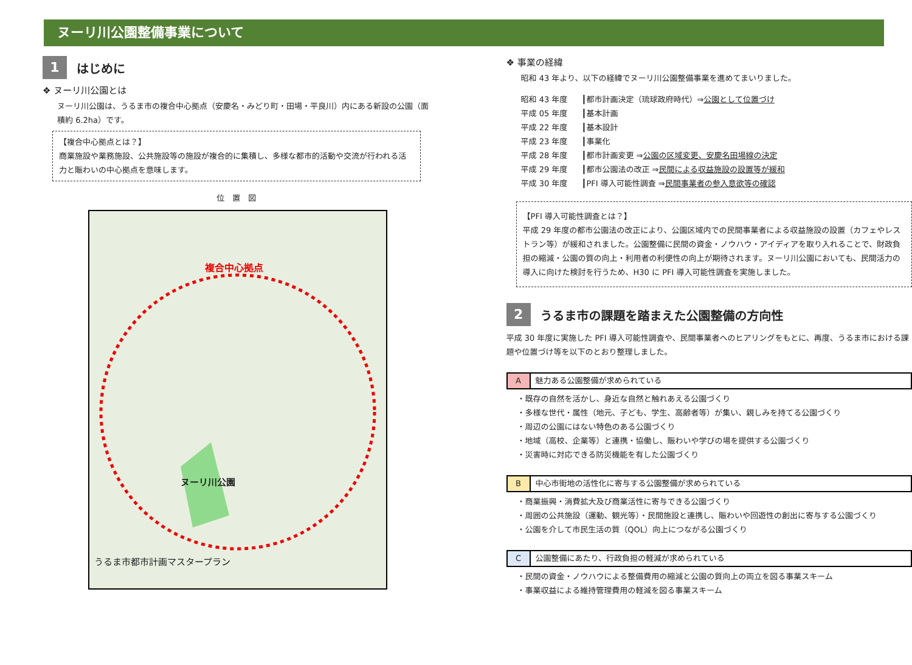ヌーリ川公園整備事業について
1
はじめに
❖ ヌーリ川公園とは
ヌーリ川公園は、うるま市の複合中心拠点（安慶名・みどり町・田場・平良川）内にある新設の公園（面積約 6.2ha）です。
【複合中心拠点とは？】
商業施設や業務施設、公共施設等の施設が複合的に集積し、多様な都市的活動や交流が行われる活力と賑わいの中心拠点を意味します。
位　置　図
複合中心拠点
ヌーリ川公園
うるま市都市計画マスタープラン
❖ 事業の経緯
昭和 43 年より、以下の経緯でヌーリ川公園整備事業を進めてまいりました。
昭和 43 年度 ┃都市計画決定（琉球政府時代）⇒公園として位置づけ
平成 05 年度 ┃基本計画
平成 22 年度 ┃基本設計
平成 23 年度 ┃事業化
平成 28 年度 ┃都市計画変更 ⇒公園の区域変更、安慶名田場線の決定
平成 29 年度 ┃都市公園法の改正 ⇒民間による収益施設の設置等が緩和
平成 30 年度 ┃PFI 導入可能性調査 ⇒民間事業者の参入意欲等の確認
【PFI 導入可能性調査とは？】
平成 29 年度の都市公園法の改正により、公園区域内での民間事業者による収益施設の設置（カフェやレストラン等）が緩和されました。公園整備に民間の資金・ノウハウ・アイディアを取り入れることで、財政負担の縮減・公園の質の向上・利用者の利便性の向上が期待されます。ヌーリ川公園においても、民間活力の導入に向けた検討を行うため、H30 に PFI 導入可能性調査を実施しました。
2
うるま市の課題を踏まえた公園整備の方向性
平成 30 年度に実施した PFI 導入可能性調査や、民間事業者へのヒアリングをもとに、再度、うるま市における課題や位置づけ等を以下のとおり整理しました。
A魅力ある公園整備が求められている
・既存の自然を活かし、身近な自然と触れあえる公園づくり
・多様な世代・属性（地元、子ども、学生、高齢者等）が集い、親しみを持てる公園づくり
・周辺の公園にはない特色のある公園づくり
・地域（高校、企業等）と連携・協働し、賑わいや学びの場を提供する公園づくり
・災害時に対応できる防災機能を有した公園づくり
B中心市街地の活性化に寄与する公園整備が求められている
・商業振興・消費拡大及び商業活性に寄与できる公園づくり
・周囲の公共施設（運動、観光等）・民間施設と連携し、賑わいや回遊性の創出に寄与する公園づくり
・公園を介して市民生活の質（QOL）向上につながる公園づくり
C公園整備にあたり、行政負担の軽減が求められている
・民間の資金・ノウハウによる整備費用の縮減と公園の質向上の両立を図る事業スキーム
・事業収益による維持管理費用の軽減を図る事業スキーム